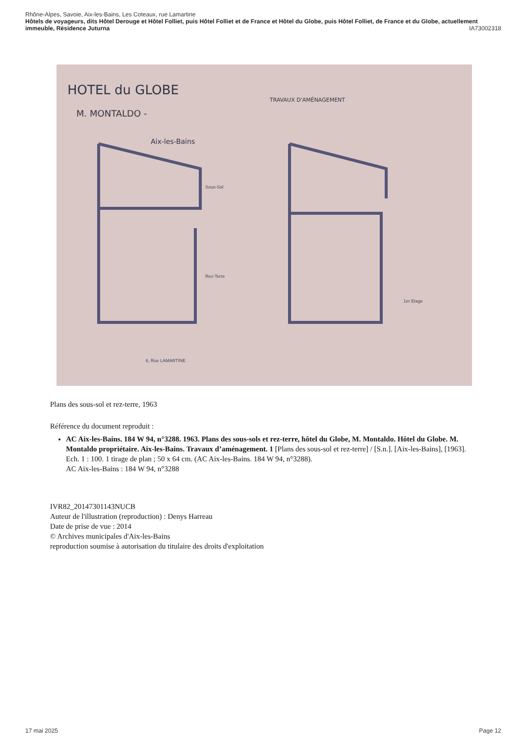Rhône-Alpes, Savoie, Aix-les-Bains, Les Coteaux, rue Lamartine
Hôtels de voyageurs, dits Hôtel Derouge et Hôtel Folliet, puis Hôtel Folliet et de France et Hôtel du Globe, puis Hôtel Folliet, de France et du Globe, actuellement immeuble, Résidence Juturna IA73002318
HOTEL du GLOBE
M. MONTALDO -
Aix-les-Bains
TRAVAUX D'AMÉNAGEMENT
Sous-Sol
Rez-Terre
1er Etage
6, Rue LAMARTINE
Plans des sous-sol et rez-terre, 1963
Référence du document reproduit :
AC Aix-les-Bains. 184 W 94, n°3288. 1963. Plans des sous-sols et rez-terre, hôtel du Globe, M. Montaldo. Hôtel du Globe. M. Montaldo propriétaire. Aix-les-Bains. Travaux d’aménagement. 1 [Plans des sous-sol et rez-terre] / [S.n.]. [Aix-les-Bains], [1963]. Ech. 1 : 100. 1 tirage de plan ; 50 x 64 cm. (AC Aix-les-Bains. 184 W 94, n°3288).
AC Aix-les-Bains : 184 W 94, n°3288
IVR82_20147301143NUCB
Auteur de l'illustration (reproduction) : Denys Harreau
Date de prise de vue : 2014
© Archives municipales d'Aix-les-Bains
reproduction soumise à autorisation du titulaire des droits d'exploitation
17 mai 2025 Page 12